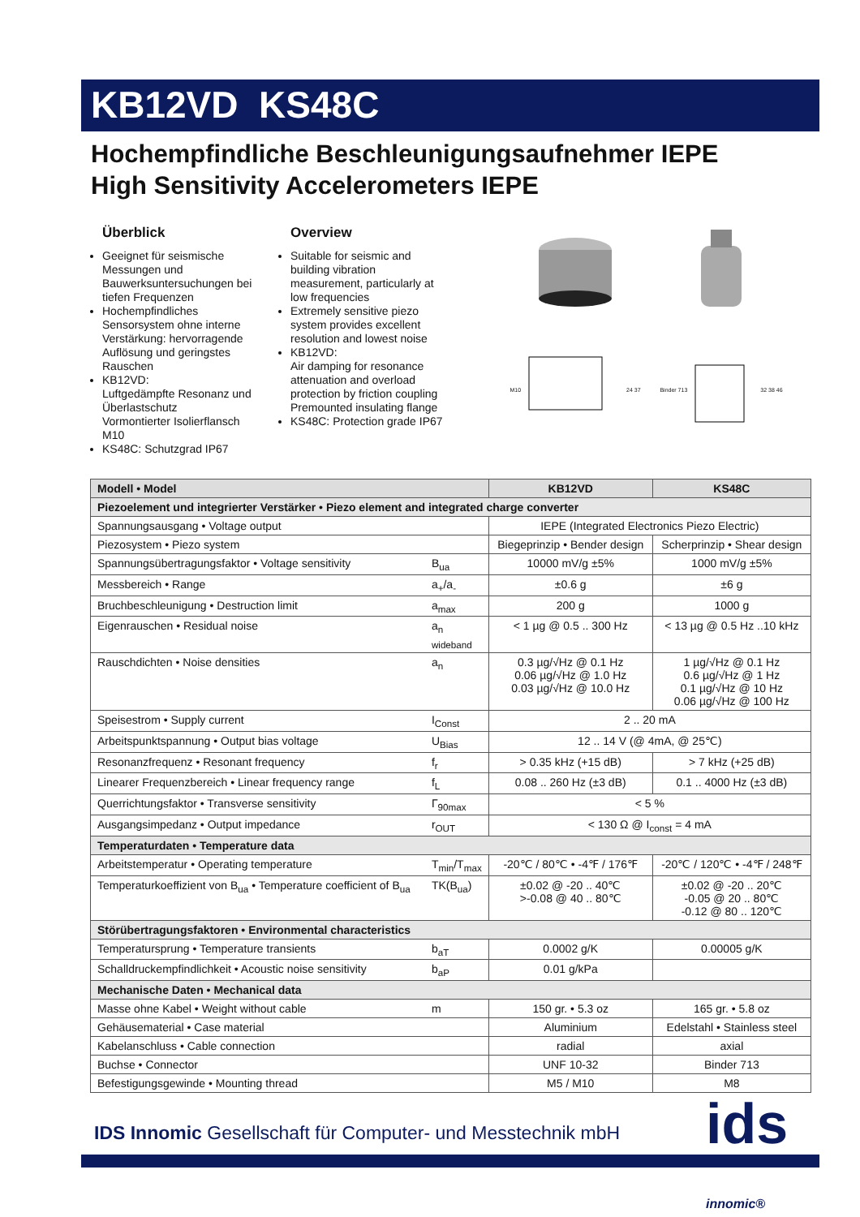KB12VD KS48C
Hochempfindliche Beschleunigungsaufnehmer IEPE
High Sensitivity Accelerometers IEPE
Überblick
Geeignet für seismische Messungen und Bauwerksuntersuchungen bei tiefen Frequenzen
Hochempfindliches Sensorsystem ohne interne Verstärkung: hervorragende Auflösung und geringstes Rauschen
KB12VD:
Luftgedämpfte Resonanz und Überlastschutz
Vormontierter Isolierflansch M10
KS48C: Schutzgrad IP67
Overview
Suitable for seismic and building vibration measurement, particularly at low frequencies
Extremely sensitive piezo system provides excellent resolution and lowest noise
KB12VD:
Air damping for resonance attenuation and overload protection by friction coupling
Premounted insulating flange
KS48C: Protection grade IP67
M10 24 37
Binder 713 32 38 46
| Modell • Model | | KB12VD | KS48C |
| --- | --- | --- | --- |
| Piezoelement und integrierter Verstärker • Piezo element and integrated charge converter | | | |
| Spannungsausgang • Voltage output | | IEPE (Integrated Electronics Piezo Electric) | |
| Piezosystem • Piezo system | | Biegeprinzip • Bender design | Scherprinzip • Shear design |
| Spannungsübertragungsfaktor • Voltage sensitivity | B<sub>ua</sub> | 10000 mV/g ±5% | 1000 mV/g ±5% |
| Messbereich • Range | a<sub>+</sub>/a<sub>-</sub> | ±0.6 g | ±6 g |
| Bruchbeschleunigung • Destruction limit | a<sub>max</sub> | 200 g | 1000 g |
| Eigenrauschen • Residual noise | a<sub>n wideband</sub> | < 1 µg @ 0.5 .. 300 Hz | < 13 µg @ 0.5 Hz ..10 kHz |
| Rauschdichten • Noise densities | a<sub>n</sub> | 0.3 µg/√Hz @ 0.1 Hz 0.06 µg/√Hz @ 1.0 Hz 0.03 µg/√Hz @ 10.0 Hz | 1 µg/√Hz @ 0.1 Hz 0.6 µg/√Hz @ 1 Hz 0.1 µg/√Hz @ 10 Hz 0.06 µg/√Hz @ 100 Hz |
| Speisestrom • Supply current | I<sub>Const</sub> | 2 .. 20 mA | |
| Arbeitspunktspannung • Output bias voltage | U<sub>Bias</sub> | 12 .. 14 V (@ 4mA, @ 25℃) | |
| Resonanzfrequenz • Resonant frequency | f<sub>r</sub> | > 0.35 kHz (+15 dB) | > 7 kHz (+25 dB) |
| Linearer Frequenzbereich • Linear frequency range | f<sub>L</sub> | 0.08 .. 260 Hz (±3 dB) | 0.1 .. 4000 Hz (±3 dB) |
| Querrichtungsfaktor • Transverse sensitivity | Γ<sub>90max</sub> | < 5 % | |
| Ausgangsimpedanz • Output impedance | r<sub>OUT</sub> | < 130 Ω @ I<sub>const</sub> = 4 mA | |
| Temperaturdaten • Temperature data | | | |
| Arbeitstemperatur • Operating temperature | T<sub>min</sub>/T<sub>max</sub> | -20℃ / 80℃ • -4℉ / 176℉ | -20℃ / 120℃ • -4℉ / 248℉ |
| Temperaturkoeffizient von B<sub>ua</sub> • Temperature coefficient of B<sub>ua</sub> | TK(B<sub>ua</sub>) | ±0.02 @ -20 .. 40℃ >-0.08 @ 40 .. 80℃ | ±0.02 @ -20 .. 20℃ -0.05 @ 20 .. 80℃ -0.12 @ 80 .. 120℃ |
| Störübertragungsfaktoren • Environmental characteristics | | | |
| Temperatursprung • Temperature transients | b<sub>aT</sub> | 0.0002 g/K | 0.00005 g/K |
| Schalldruckempfindlichkeit • Acoustic noise sensitivity | b<sub>aP</sub> | 0.01 g/kPa | |
| Mechanische Daten • Mechanical data | | | |
| Masse ohne Kabel • Weight without cable | m | 150 gr. • 5.3 oz | 165 gr. • 5.8 oz |
| Gehäusematerial • Case material | | Aluminium | Edelstahl • Stainless steel |
| Kabelanschluss • Cable connection | | radial | axial |
| Buchse • Connector | | UNF 10-32 | Binder 713 |
| Befestigungsgewinde • Mounting thread | | M5 / M10 | M8 |
IDS Innomic Gesellschaft für Computer- und Messtechnik mbH
ids innomic®